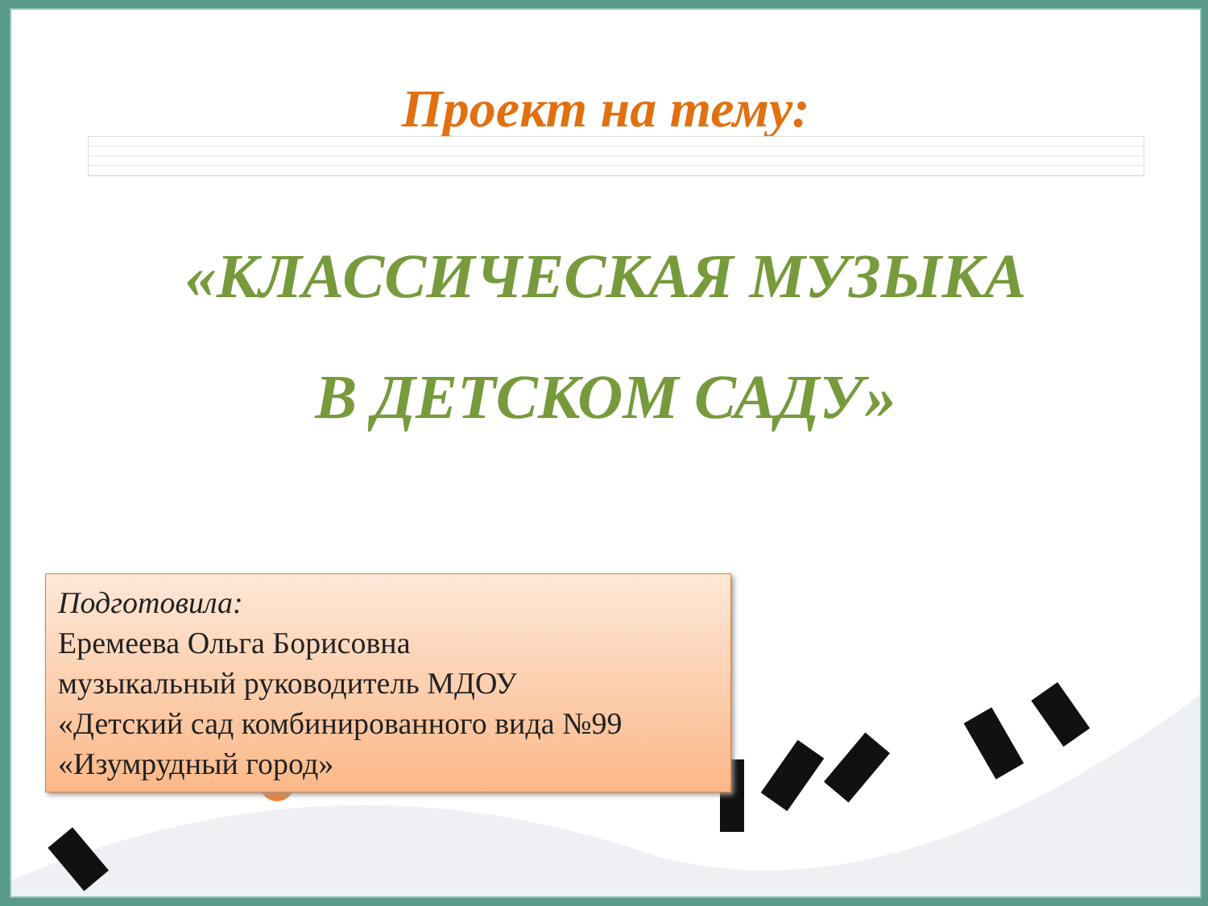Проект на тему:
«КЛАССИЧЕСКАЯ МУЗЫКА
В ДЕТСКОМ САДУ»
Подготовила:
Еремеева Ольга Борисовна
музыкальный руководитель МДОУ
«Детский сад комбинированного вида №99
«Изумрудный город»